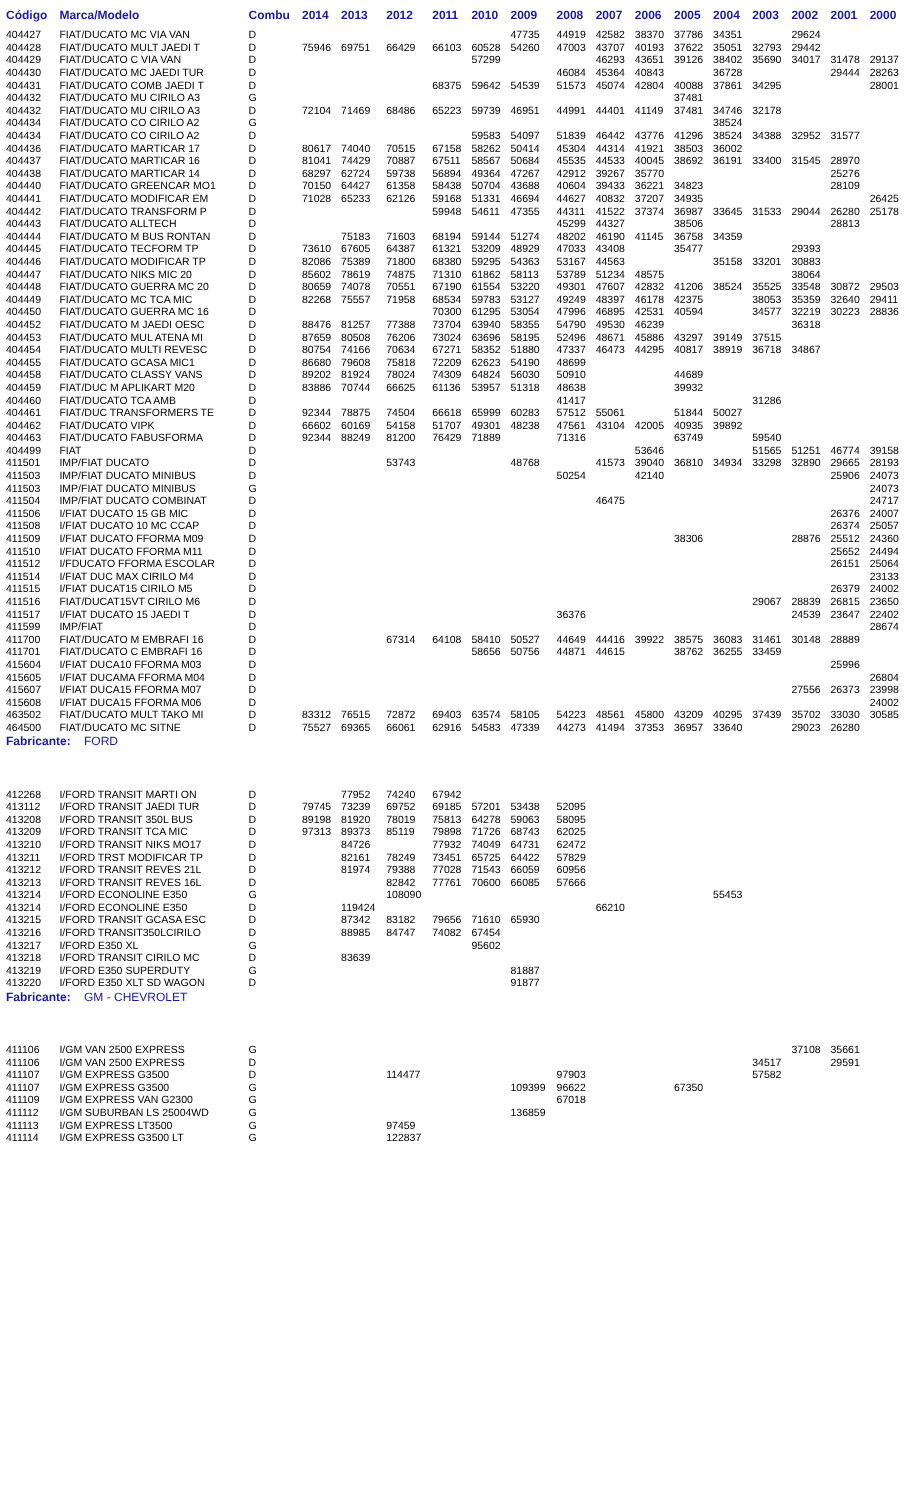| Código | Marca/Modelo | Combu | 2014 | 2013 | 2012 | 2011 | 2010 | 2009 | 2008 | 2007 | 2006 | 2005 | 2004 | 2003 | 2002 | 2001 | 2000 |
| --- | --- | --- | --- | --- | --- | --- | --- | --- | --- | --- | --- | --- | --- | --- | --- | --- | --- |
| 404427 | FIAT/DUCATO MC VIA VAN | D | | | | | | 47735 | 44919 | 42582 | 38370 | 37786 | 34351 | | 29624 | | |
| 404428 | FIAT/DUCATO MULT JAEDI T | D | 75946 | 69751 | 66429 | 66103 | 60528 | 54260 | 47003 | 43707 | 40193 | 37622 | 35051 | 32793 | 29442 | | |
| 404429 | FIAT/DUCATO C VIA VAN | D | | | | | 57299 | | | 46293 | 43651 | 39126 | 38402 | 35690 | 34017 | 31478 | 29137 |
| 404430 | FIAT/DUCATO MC JAEDI TUR | D | | | | | | | 46084 | 45364 | 40843 | | 36728 | | | 29444 | 28263 |
| 404431 | FIAT/DUCATO COMB JAEDI T | D | | | | 68375 | 59642 | 54539 | 51573 | 45074 | 42804 | 40088 | 37861 | 34295 | | | 28001 |
| 404432 | FIAT/DUCATO MU CIRILO A3 | G | | | | | | | | | | 37481 | | | | | |
| 404432 | FIAT/DUCATO MU CIRILO A3 | D | 72104 | 71469 | 68486 | 65223 | 59739 | 46951 | 44991 | 44401 | 41149 | 37481 | 34746 | 32178 | | | |
| 404434 | FIAT/DUCATO CO CIRILO A2 | G | | | | | | | | | | | 38524 | | | | |
| 404434 | FIAT/DUCATO CO CIRILO A2 | D | | | | | 59583 | 54097 | 51839 | 46442 | 43776 | 41296 | 38524 | 34388 | 32952 | 31577 | |
| 404436 | FIAT/DUCATO MARTICAR 17 | D | 80617 | 74040 | 70515 | 67158 | 58262 | 50414 | 45304 | 44314 | 41921 | 38503 | 36002 | | | | |
| 404437 | FIAT/DUCATO MARTICAR 16 | D | 81041 | 74429 | 70887 | 67511 | 58567 | 50684 | 45535 | 44533 | 40045 | 38692 | 36191 | 33400 | 31545 | 28970 | |
| 404438 | FIAT/DUCATO MARTICAR 14 | D | 68297 | 62724 | 59738 | 56894 | 49364 | 47267 | 42912 | 39267 | 35770 | | | | | 25276 | |
| 404440 | FIAT/DUCATO GREENCAR MO1 | D | 70150 | 64427 | 61358 | 58438 | 50704 | 43688 | 40604 | 39433 | 36221 | 34823 | | | | 28109 | |
| 404441 | FIAT/DUCATO MODIFICAR EM | D | 71028 | 65233 | 62126 | 59168 | 51331 | 46694 | 44627 | 40832 | 37207 | 34935 | | | | | 26425 |
| 404442 | FIAT/DUCATO TRANSFORM P | D | | | | 59948 | 54611 | 47355 | 44311 | 41522 | 37374 | 36987 | 33645 | 31533 | 29044 | 26280 | 25178 |
| 404443 | FIAT/DUCATO ALLTECH | D | | | | | | | 45299 | 44327 | | 38506 | | | | 28813 | |
| 404444 | FIAT/DUCATO M BUS RONTAN | D | | 75183 | 71603 | 68194 | 59144 | 51274 | 48202 | 46190 | 41145 | 36758 | 34359 | | | | |
| 404445 | FIAT/DUCATO TECFORM TP | D | 73610 | 67605 | 64387 | 61321 | 53209 | 48929 | 47033 | 43408 | | 35477 | | | 29393 | | |
| 404446 | FIAT/DUCATO MODIFICAR TP | D | 82086 | 75389 | 71800 | 68380 | 59295 | 54363 | 53167 | 44563 | | | 35158 | 33201 | 30883 | | |
| 404447 | FIAT/DUCATO NIKS MIC 20 | D | 85602 | 78619 | 74875 | 71310 | 61862 | 58113 | 53789 | 51234 | 48575 | | | | 38064 | | |
| 404448 | FIAT/DUCATO GUERRA MC 20 | D | 80659 | 74078 | 70551 | 67190 | 61554 | 53220 | 49301 | 47607 | 42832 | 41206 | 38524 | 35525 | 33548 | 30872 | 29503 |
| 404449 | FIAT/DUCATO MC TCA MIC | D | 82268 | 75557 | 71958 | 68534 | 59783 | 53127 | 49249 | 48397 | 46178 | 42375 | | 38053 | 35359 | 32640 | 29411 |
| 404450 | FIAT/DUCATO GUERRA MC 16 | D | | | | 70300 | 61295 | 53054 | 47996 | 46895 | 42531 | 40594 | | 34577 | 32219 | 30223 | 28836 |
| 404452 | FIAT/DUCATO M JAEDI OESC | D | 88476 | 81257 | 77388 | 73704 | 63940 | 58355 | 54790 | 49530 | 46239 | | | | 36318 | | |
| 404453 | FIAT/DUCATO MUL ATENA MI | D | 87659 | 80508 | 76206 | 73024 | 63696 | 58195 | 52496 | 48671 | 45886 | 43297 | 39149 | 37515 | | | |
| 404454 | FIAT/DUCATO MULTI REVESC | D | 80754 | 74166 | 70634 | 67271 | 58352 | 51880 | 47337 | 46473 | 44295 | 40817 | 38919 | 36718 | 34867 | | |
| 404455 | FIAT/DUCATO GCASA MIC1 | D | 86680 | 79608 | 75818 | 72209 | 62623 | 54190 | 48699 | | | | | | | | |
| 404458 | FIAT/DUCATO CLASSY VANS | D | 89202 | 81924 | 78024 | 74309 | 64824 | 56030 | 50910 | | | 44689 | | | | | |
| 404459 | FIAT/DUC M APLIKART M20 | D | 83886 | 70744 | 66625 | 61136 | 53957 | 51318 | 48638 | | | 39932 | | | | | |
| 404460 | FIAT/DUCATO TCA AMB | D | | | | | | | 41417 | | | | | 31286 | | | |
| 404461 | FIAT/DUC TRANSFORMERS TE | D | 92344 | 78875 | 74504 | 66618 | 65999 | 60283 | 57512 | 55061 | | 51844 | 50027 | | | | |
| 404462 | FIAT/DUCATO VIPK | D | 66602 | 60169 | 54158 | 51707 | 49301 | 48238 | 47561 | 43104 | 42005 | 40935 | 39892 | | | | |
| 404463 | FIAT/DUCATO FABUSFORMA | D | 92344 | 88249 | 81200 | 76429 | 71889 | | 71316 | | | 63749 | | 59540 | | | |
| 404499 | FIAT | D | | | | | | | | | 53646 | | | 51565 | 51251 | 46774 | 39158 |
| 411501 | IMP/FIAT DUCATO | D | | | 53743 | | | 48768 | | 41573 | 39040 | 36810 | 34934 | 33298 | 32890 | 29665 | 28193 |
| 411503 | IMP/FIAT DUCATO MINIBUS | D | | | | | | | 50254 | | 42140 | | | | | 25906 | 24073 |
| 411503 | IMP/FIAT DUCATO MINIBUS | G | | | | | | | | | | | | | | | 24073 |
| 411504 | IMP/FIAT DUCATO COMBINAT | D | | | | | | | | 46475 | | | | | | | 24717 |
| 411506 | I/FIAT DUCATO 15 GB MIC | D | | | | | | | | | | | | | | 26376 | 24007 |
| 411508 | I/FIAT DUCATO 10 MC CCAP | D | | | | | | | | | | | | | | 26374 | 25057 |
| 411509 | I/FIAT DUCATO FFORMA M09 | D | | | | | | | | | | 38306 | | | 28876 | 25512 | 24360 |
| 411510 | I/FIAT DUCATO FFORMA M11 | D | | | | | | | | | | | | | | 25652 | 24494 |
| 411512 | I/FDUCATO FFORMA ESCOLAR | D | | | | | | | | | | | | | | 26151 | 25064 |
| 411514 | I/FIAT DUC MAX CIRILO M4 | D | | | | | | | | | | | | | | | 23133 |
| 411515 | I/FIAT DUCAT15 CIRILO M5 | D | | | | | | | | | | | | | | 26379 | 24002 |
| 411516 | FIAT/DUCAT15VT CIRILO M6 | D | | | | | | | | | | | | 29067 | 28839 | 26815 | 23650 |
| 411517 | I/FIAT DUCATO 15 JAEDI T | D | | | | | | | 36376 | | | | | | 24539 | 23647 | 22402 |
| 411599 | IMP/FIAT | D | | | | | | | | | | | | | | | 28674 |
| 411700 | FIAT/DUCATO M EMBRAFI 16 | D | | | 67314 | 64108 | 58410 | 50527 | 44649 | 44416 | 39922 | 38575 | 36083 | 31461 | 30148 | 28889 | |
| 411701 | FIAT/DUCATO C EMBRAFI 16 | D | | | | | 58656 | 50756 | 44871 | 44615 | | 38762 | 36255 | 33459 | | | |
| 415604 | I/FIAT DUCA10 FFORMA M03 | D | | | | | | | | | | | | | | 25996 | |
| 415605 | I/FIAT DUCAMA FFORMA M04 | D | | | | | | | | | | | | | | | 26804 |
| 415607 | I/FIAT DUCA15 FFORMA M07 | D | | | | | | | | | | | | | 27556 | 26373 | 23998 |
| 415608 | I/FIAT DUCA15 FFORMA M06 | D | | | | | | | | | | | | | | | 24002 |
| 463502 | FIAT/DUCATO MULT TAKO MI | D | 83312 | 76515 | 72872 | 69403 | 63574 | 58105 | 54223 | 48561 | 45800 | 43209 | 40295 | 37439 | 35702 | 33030 | 30585 |
| 464500 | FIAT/DUCATO MC SITNE | D | 75527 | 69365 | 66061 | 62916 | 54583 | 47339 | 44273 | 41494 | 37353 | 36957 | 33640 | | 29023 | 26280 | |
| Fabricante: FORD | | | | | | | | | | | | | | | | | |
| 412268 | I/FORD TRANSIT MARTI ON | D | | 77952 | 74240 | 67942 | | | | | | | | | | | |
| 413112 | I/FORD TRANSIT JAEDI TUR | D | 79745 | 73239 | 69752 | 69185 | 57201 | 53438 | 52095 | | | | | | | | |
| 413208 | I/FORD TRANSIT 350L BUS | D | 89198 | 81920 | 78019 | 75813 | 64278 | 59063 | 58095 | | | | | | | | |
| 413209 | I/FORD TRANSIT TCA MIC | D | 97313 | 89373 | 85119 | 79898 | 71726 | 68743 | 62025 | | | | | | | | |
| 413210 | I/FORD TRANSIT NIKS MO17 | D | | 84726 | | 77932 | 74049 | 64731 | 62472 | | | | | | | | |
| 413211 | I/FORD TRST MODIFICAR TP | D | | 82161 | 78249 | 73451 | 65725 | 64422 | 57829 | | | | | | | | |
| 413212 | I/FORD TRANSIT REVES 21L | D | | 81974 | 79388 | 77028 | 71543 | 66059 | 60956 | | | | | | | | |
| 413213 | I/FORD TRANSIT REVES 16L | D | | | 82842 | 77761 | 70600 | 66085 | 57666 | | | | | | | | |
| 413214 | I/FORD ECONOLINE E350 | G | | | 108090 | | | | | | | | 55453 | | | | |
| 413214 | I/FORD ECONOLINE E350 | D | | 119424 | | | | | | 66210 | | | | | | | |
| 413215 | I/FORD TRANSIT GCASA ESC | D | | 87342 | 83182 | 79656 | 71610 | 65930 | | | | | | | | | |
| 413216 | I/FORD TRANSIT350LCIRILO | D | | 88985 | 84747 | 74082 | 67454 | | | | | | | | | | |
| 413217 | I/FORD E350 XL | G | | | | | 95602 | | | | | | | | | | |
| 413218 | I/FORD TRANSIT CIRILO MC | D | | 83639 | | | | | | | | | | | | | |
| 413219 | I/FORD E350 SUPERDUTY | G | | | | | | 81887 | | | | | | | | | |
| 413220 | I/FORD E350 XLT SD WAGON | D | | | | | | 91877 | | | | | | | | | |
| Fabricante: GM - CHEVROLET | | | | | | | | | | | | | | | | | |
| 411106 | I/GM VAN 2500 EXPRESS | G | | | | | | | | | | | | | 37108 | 35661 | |
| 411106 | I/GM VAN 2500 EXPRESS | D | | | | | | | | | | | | 34517 | | 29591 | |
| 411107 | I/GM EXPRESS G3500 | D | | | 114477 | | | | 97903 | | | | | 57582 | | | |
| 411107 | I/GM EXPRESS G3500 | G | | | | | | 109399 | 96622 | | | 67350 | | | | | |
| 411109 | I/GM EXPRESS VAN G2300 | G | | | | | | | 67018 | | | | | | | | |
| 411112 | I/GM SUBURBAN LS 25004WD | G | | | | | | 136859 | | | | | | | | | |
| 411113 | I/GM EXPRESS LT3500 | G | | | 97459 | | | | | | | | | | | | |
| 411114 | I/GM EXPRESS G3500 LT | G | | | 122837 | | | | | | | | | | | | |